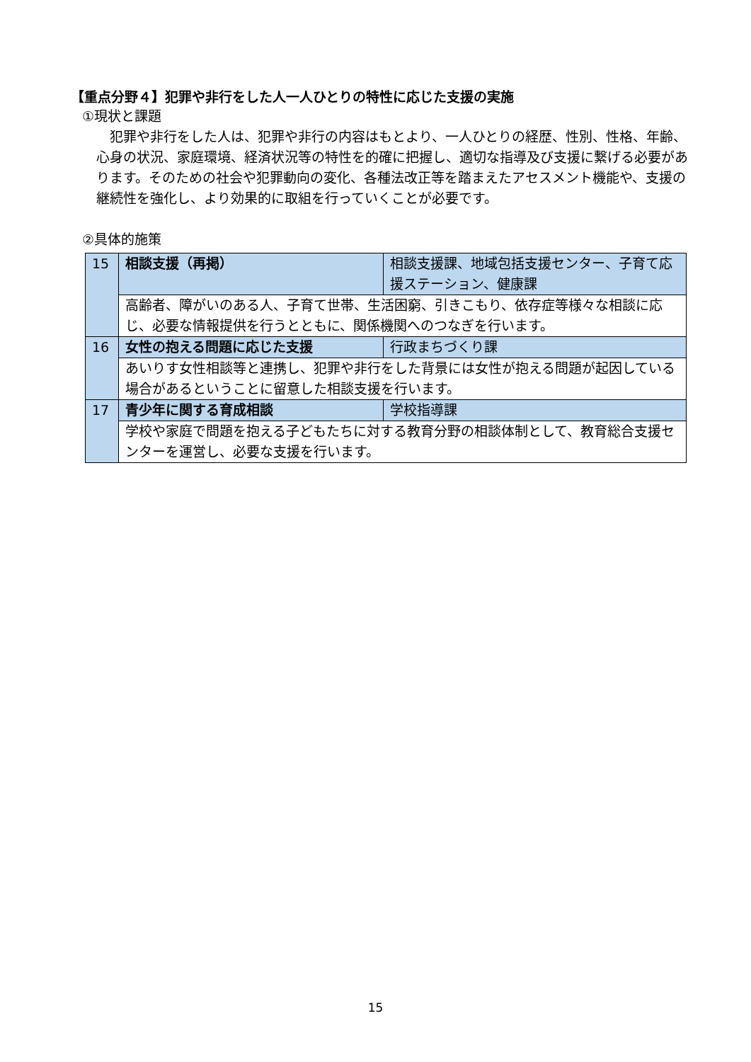【重点分野４】犯罪や非行をした人一人ひとりの特性に応じた支援の実施
①現状と課題
　犯罪や非行をした人は、犯罪や非行の内容はもとより、一人ひとりの経歴、性別、性格、年齢、心身の状況、家庭環境、経済状況等の特性を的確に把握し、適切な指導及び支援に繋げる必要があります。そのための社会や犯罪動向の変化、各種法改正等を踏まえたアセスメント機能や、支援の継続性を強化し、より効果的に取組を行っていくことが必要です。
②具体的施策
| 15 | 相談支援（再掲） | 相談支援課、地域包括支援センター、子育て応援ステーション、健康課 |
| | 高齢者、障がいのある人、子育て世帯、生活困窮、引きこもり、依存症等様々な相談に応じ、必要な情報提供を行うとともに、関係機関へのつなぎを行います。 | |
| 16 | 女性の抱える問題に応じた支援 | 行政まちづくり課 |
| | あいりす女性相談等と連携し、犯罪や非行をした背景には女性が抱える問題が起因している場合があるということに留意した相談支援を行います。 | |
| 17 | 青少年に関する育成相談 | 学校指導課 |
| | 学校や家庭で問題を抱える子どもたちに対する教育分野の相談体制として、教育総合支援センターを運営し、必要な支援を行います。 | |
15